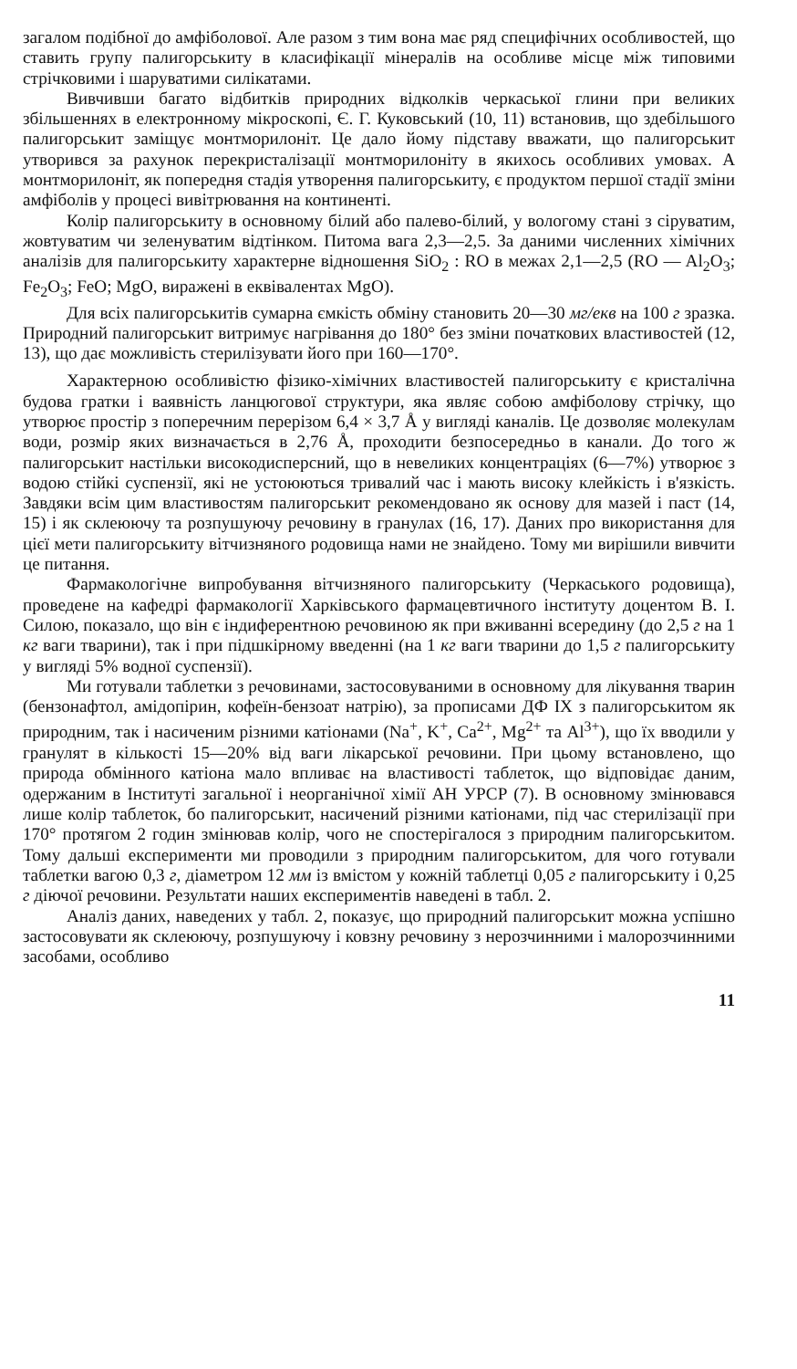загалом подібної до амфіболової. Але разом з тим вона має ряд специфічних особливостей, що ставить групу палигорськиту в класифікації мінералів на особливе місце між типовими стрічковими і шаруватими силікатами.
Вивчивши багато відбитків природних відколків черкаської глини при великих збільшеннях в електронному мікроскопі, Є. Г. Куковський (10, 11) встановив, що здебільшого палигорськит заміщує монтморилоніт. Це дало йому підставу вважати, що палигорськит утворився за рахунок перекристалізації монтморилоніту в якихось особливих умовах. А монтморилоніт, як попередня стадія утворення палигорськиту, є продуктом першої стадії зміни амфіболів у процесі вивітрювання на континенті.
Колір палигорськиту в основному білий або палево-білий, у вологому стані з сіруватим, жовтуватим чи зеленуватим відтінком. Питома вага 2,3—2,5. За даними численних хімічних аналізів для палигорськиту характерне відношення SiO<sub>2</sub> : RO в межах 2,1—2,5 (RO — Al<sub>2</sub>O<sub>3</sub>; Fe<sub>2</sub>O<sub>3</sub>; FeO; MgO, виражені в еквівалентах MgO).
Для всіх палигорськитів сумарна ємкість обміну становить 20—30 мг/екв на 100 г зразка. Природний палигорськит витримує нагрівання до 180° без зміни початкових властивостей (12, 13), що дає можливість стерилізувати його при 160—170°.
Характерною особливістю фізико-хімічних властивостей палигорськиту є кристалічна будова гратки і ваявність ланцюгової структури, яка являє собою амфіболову стрічку, що утворює простір з поперечним перерізом 6,4 × 3,7 Å у вигляді каналів. Це дозволяє молекулам води, розмір яких визначається в 2,76 Å, проходити безпосередньо в канали. До того ж палигорськит настільки високодисперсний, що в невеликих концентраціях (6—7%) утворює з водою стійкі суспензії, які не устоюються тривалий час і мають високу клейкість і в'язкість. Завдяки всім цим властивостям палигорськит рекомендовано як основу для мазей і паст (14, 15) і як склеюючу та розпушуючу речовину в гранулах (16, 17). Даних про використання для цієї мети палигорськиту вітчизняного родовища нами не знайдено. Тому ми вирішили вивчити це питання.
Фармакологічне випробування вітчизняного палигорськиту (Черкаського родовища), проведене на кафедрі фармакології Харківського фармацевтичного інституту доцентом В. І. Силою, показало, що він є індиферентною речовиною як при вживанні всередину (до 2,5 г на 1 кг ваги тварини), так і при підшкірному введенні (на 1 кг ваги тварини до 1,5 г палигорськиту у вигляді 5% водної суспензії).
Ми готували таблетки з речовинами, застосовуваними в основному для лікування тварин (бензонафтол, амідопірин, кофеїн-бензоат натрію), за прописами ДФ IX з палигорськитом як природним, так і насиченим різними катіонами (Na<sup>+</sup>, K<sup>+</sup>, Ca<sup>2+</sup>, Mg<sup>2+</sup> та Al<sup>3+</sup>), що їх вводили у гранулят в кількості 15—20% від ваги лікарської речовини. При цьому встановлено, що природа обмінного катіона мало впливає на властивості таблеток, що відповідає даним, одержаним в Інституті загальної і неорганічної хімії АН УРСР (7). В основному змінювався лише колір таблеток, бо палигорськит, насичений різними катіонами, під час стерилізації при 170° протягом 2 годин змінював колір, чого не спостерігалося з природним палигорськитом. Тому дальші експерименти ми проводили з природним палигорськитом, для чого готували таблетки вагою 0,3 г, діаметром 12 мм із вмістом у кожній таблетці 0,05 г палигорськиту і 0,25 г діючої речовини. Результати наших експериментів наведені в табл. 2.
Аналіз даних, наведених у табл. 2, показує, що природний палигорськит можна успішно застосовувати як склеюючу, розпушуючу і ковзну речовину з нерозчинними і малорозчинними засобами, особливо
11